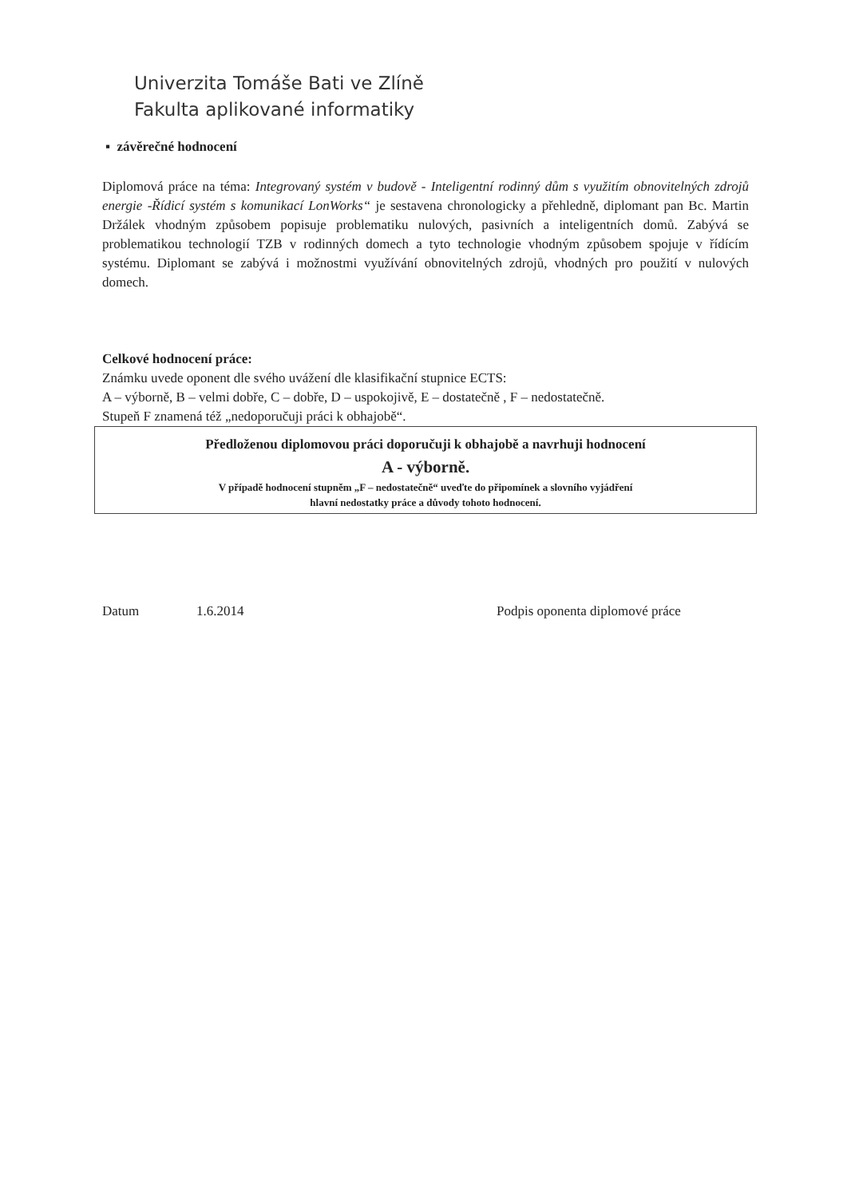Univerzita Tomáše Bati ve Zlíně
Fakulta aplikované informatiky
▪ závěrečné hodnocení
Diplomová práce na téma: Integrovaný systém v budově - Inteligentní rodinný dům s využitím obnovitelných zdrojů energie -Řídicí systém s komunikací LonWorks“ je sestavena chronologicky a přehledně, diplomant pan Bc. Martin Držálek vhodným způsobem popisuje problematiku nulových, pasivních a inteligentních domů. Zabývá se problematikou technologií TZB v rodinných domech a tyto technologie vhodným způsobem spojuje v řídícím systému. Diplomant se zabývá i možnostmi využívání obnovitelných zdrojů, vhodných pro použití v nulových domech.
Celkové hodnocení práce:
Známku uvede oponent dle svého uvážení dle klasifikační stupnice ECTS:
A – výborně, B – velmi dobře, C – dobře, D – uspokojivě, E – dostatečně , F – nedostatečně.
Stupeň F znamená též „nedoporučuji práci k obhajobě“.
Předloženou diplomovou práci doporučuji k obhajobě a navrhuji hodnocení
A - výborně.
V případě hodnocení stupněm „F – nedostatečně“ uveďte do připomínek a slovního vyjádření
hlavní nedostatky práce a důvody tohoto hodnocení.
Datum 1.6.2014 Podpis oponenta diplomové práce